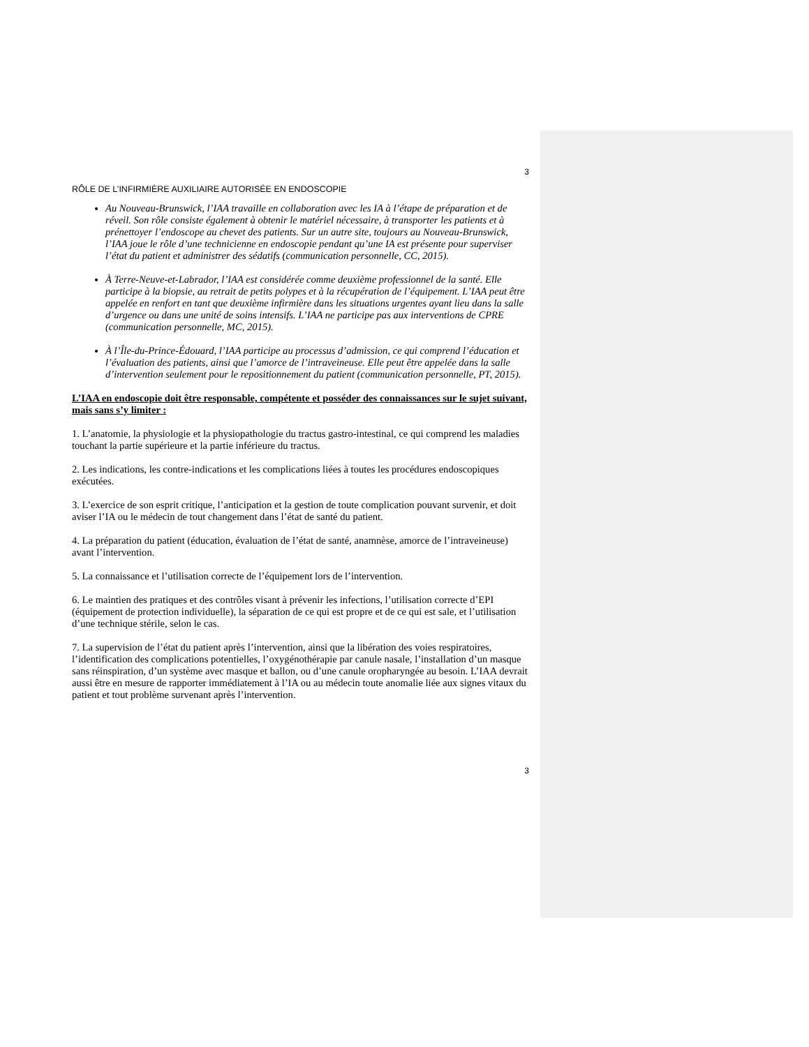3
RÔLE DE L’INFIRMIÈRE AUXILIAIRE AUTORISÉE EN ENDOSCOPIE
Au Nouveau-Brunswick, l’IAA travaille en collaboration avec les IA à l’étape de préparation et de réveil. Son rôle consiste également à obtenir le matériel nécessaire, à transporter les patients et à prénettoyer l’endoscope au chevet des patients. Sur un autre site, toujours au Nouveau-Brunswick, l’IAA joue le rôle d’une technicienne en endoscopie pendant qu’une IA est présente pour superviser l’état du patient et administrer des sédatifs (communication personnelle, CC, 2015).
À Terre-Neuve-et-Labrador, l’IAA est considérée comme deuxième professionnel de la santé. Elle participe à la biopsie, au retrait de petits polypes et à la récupération de l’équipement. L’IAA peut être appelée en renfort en tant que deuxième infirmière dans les situations urgentes ayant lieu dans la salle d’urgence ou dans une unité de soins intensifs. L’IAA ne participe pas aux interventions de CPRE (communication personnelle, MC, 2015).
À l’Île-du-Prince-Édouard, l’IAA participe au processus d’admission, ce qui comprend l’éducation et l’évaluation des patients, ainsi que l’amorce de l’intraveineuse. Elle peut être appelée dans la salle d’intervention seulement pour le repositionnement du patient (communication personnelle, PT, 2015).
L’IAA en endoscopie doit être responsable, compétente et posséder des connaissances sur le sujet suivant, mais sans s’y limiter :
1. L’anatomie, la physiologie et la physiopathologie du tractus gastro-intestinal, ce qui comprend les maladies touchant la partie supérieure et la partie inférieure du tractus.
2. Les indications, les contre-indications et les complications liées à toutes les procédures endoscopiques exécutées.
3. L’exercice de son esprit critique, l’anticipation et la gestion de toute complication pouvant survenir, et doit aviser l’IA ou le médecin de tout changement dans l’état de santé du patient.
4. La préparation du patient (éducation, évaluation de l’état de santé, anamnèse, amorce de l’intraveineuse) avant l’intervention.
5. La connaissance et l’utilisation correcte de l’équipement lors de l’intervention.
6. Le maintien des pratiques et des contrôles visant à prévenir les infections, l’utilisation correcte d’EPI (équipement de protection individuelle), la séparation de ce qui est propre et de ce qui est sale, et l’utilisation d’une technique stérile, selon le cas.
7. La supervision de l’état du patient après l’intervention, ainsi que la libération des voies respiratoires, l’identification des complications potentielles, l’oxygénothérapie par canule nasale, l’installation d’un masque sans réinspiration, d’un système avec masque et ballon, ou d’une canule oropharyngée au besoin. L’IAA devrait aussi être en mesure de rapporter immédiatement à l’IA ou au médecin toute anomalie liée aux signes vitaux du patient et tout problème survenant après l’intervention.
3